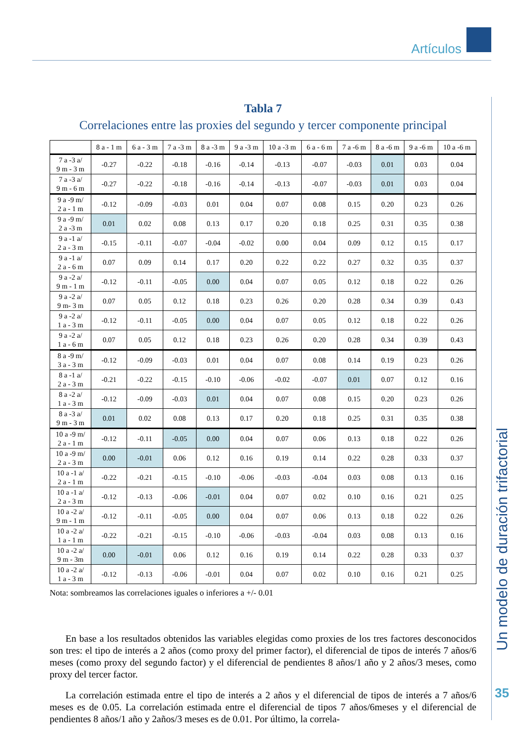Artículos
Tabla 7
Correlaciones entre las proxies del segundo y tercer componente principal
| | 8 a - 1 m | 6 a - 3 m | 7 a -3 m | 8 a -3 m | 9 a -3 m | 10 a -3 m | 6 a - 6 m | 7 a -6 m | 8 a -6 m | 9 a -6 m | 10 a -6 m |
| --- | --- | --- | --- | --- | --- | --- | --- | --- | --- | --- | --- |
| 7 a -3 a/ 9 m - 3 m | -0.27 | -0.22 | -0.18 | -0.16 | -0.14 | -0.13 | -0.07 | -0.03 | 0.01 | 0.03 | 0.04 |
| 7 a -3 a/ 9 m - 6 m | -0.27 | -0.22 | -0.18 | -0.16 | -0.14 | -0.13 | -0.07 | -0.03 | 0.01 | 0.03 | 0.04 |
| 9 a -9 m/ 2 a - 1 m | -0.12 | -0.09 | -0.03 | 0.01 | 0.04 | 0.07 | 0.08 | 0.15 | 0.20 | 0.23 | 0.26 |
| 9 a -9 m/ 2 a -3 m | 0.01 | 0.02 | 0.08 | 0.13 | 0.17 | 0.20 | 0.18 | 0.25 | 0.31 | 0.35 | 0.38 |
| 9 a -1 a/ 2 a - 3 m | -0.15 | -0.11 | -0.07 | -0.04 | -0.02 | 0.00 | 0.04 | 0.09 | 0.12 | 0.15 | 0.17 |
| 9 a -1 a/ 2 a - 6 m | 0.07 | 0.09 | 0.14 | 0.17 | 0.20 | 0.22 | 0.22 | 0.27 | 0.32 | 0.35 | 0.37 |
| 9 a -2 a/ 9 m - 1 m | -0.12 | -0.11 | -0.05 | 0.00 | 0.04 | 0.07 | 0.05 | 0.12 | 0.18 | 0.22 | 0.26 |
| 9 a -2 a/ 9 m- 3 m | 0.07 | 0.05 | 0.12 | 0.18 | 0.23 | 0.26 | 0.20 | 0.28 | 0.34 | 0.39 | 0.43 |
| 9 a -2 a/ 1 a - 3 m | -0.12 | -0.11 | -0.05 | 0.00 | 0.04 | 0.07 | 0.05 | 0.12 | 0.18 | 0.22 | 0.26 |
| 9 a -2 a/ 1 a - 6 m | 0.07 | 0.05 | 0.12 | 0.18 | 0.23 | 0.26 | 0.20 | 0.28 | 0.34 | 0.39 | 0.43 |
| 8 a -9 m/ 3 a - 3 m | -0.12 | -0.09 | -0.03 | 0.01 | 0.04 | 0.07 | 0.08 | 0.14 | 0.19 | 0.23 | 0.26 |
| 8 a -1 a/ 2 a - 3 m | -0.21 | -0.22 | -0.15 | -0.10 | -0.06 | -0.02 | -0.07 | 0.01 | 0.07 | 0.12 | 0.16 |
| 8 a -2 a/ 1 a - 3 m | -0.12 | -0.09 | -0.03 | 0.01 | 0.04 | 0.07 | 0.08 | 0.15 | 0.20 | 0.23 | 0.26 |
| 8 a -3 a/ 9 m - 3 m | 0.01 | 0.02 | 0.08 | 0.13 | 0.17 | 0.20 | 0.18 | 0.25 | 0.31 | 0.35 | 0.38 |
| 10 a -9 m/ 2 a - 1 m | -0.12 | -0.11 | -0.05 | 0.00 | 0.04 | 0.07 | 0.06 | 0.13 | 0.18 | 0.22 | 0.26 |
| 10 a -9 m/ 2 a - 3 m | 0.00 | -0.01 | 0.06 | 0.12 | 0.16 | 0.19 | 0.14 | 0.22 | 0.28 | 0.33 | 0.37 |
| 10 a -1 a/ 2 a - 1 m | -0.22 | -0.21 | -0.15 | -0.10 | -0.06 | -0.03 | -0.04 | 0.03 | 0.08 | 0.13 | 0.16 |
| 10 a -1 a/ 2 a - 3 m | -0.12 | -0.13 | -0.06 | -0.01 | 0.04 | 0.07 | 0.02 | 0.10 | 0.16 | 0.21 | 0.25 |
| 10 a -2 a/ 9 m - 1 m | -0.12 | -0.11 | -0.05 | 0.00 | 0.04 | 0.07 | 0.06 | 0.13 | 0.18 | 0.22 | 0.26 |
| 10 a -2 a/ 1 a - 1 m | -0.22 | -0.21 | -0.15 | -0.10 | -0.06 | -0.03 | -0.04 | 0.03 | 0.08 | 0.13 | 0.16 |
| 10 a -2 a/ 9 m - 3m | 0.00 | -0.01 | 0.06 | 0.12 | 0.16 | 0.19 | 0.14 | 0.22 | 0.28 | 0.33 | 0.37 |
| 10 a -2 a/ 1 a - 3 m | -0.12 | -0.13 | -0.06 | -0.01 | 0.04 | 0.07 | 0.02 | 0.10 | 0.16 | 0.21 | 0.25 |
Nota: sombreamos las correlaciones iguales o inferiores a +/- 0.01
En base a los resultados obtenidos las variables elegidas como proxies de los tres factores desconocidos son tres: el tipo de interés a 2 años (como proxy del primer factor), el diferencial de tipos de interés 7 años/6 meses (como proxy del segundo factor) y el diferencial de pendientes 8 años/1 año y 2 años/3 meses, como proxy del tercer factor.
La correlación estimada entre el tipo de interés a 2 años y el diferencial de tipos de interés a 7 años/6 meses es de 0.05. La correlación estimada entre el diferencial de tipos 7 años/6meses y el diferencial de pendientes 8 años/1 año y 2años/3 meses es de 0.01. Por último, la correla-
Un modelo de duración trifactorial
35